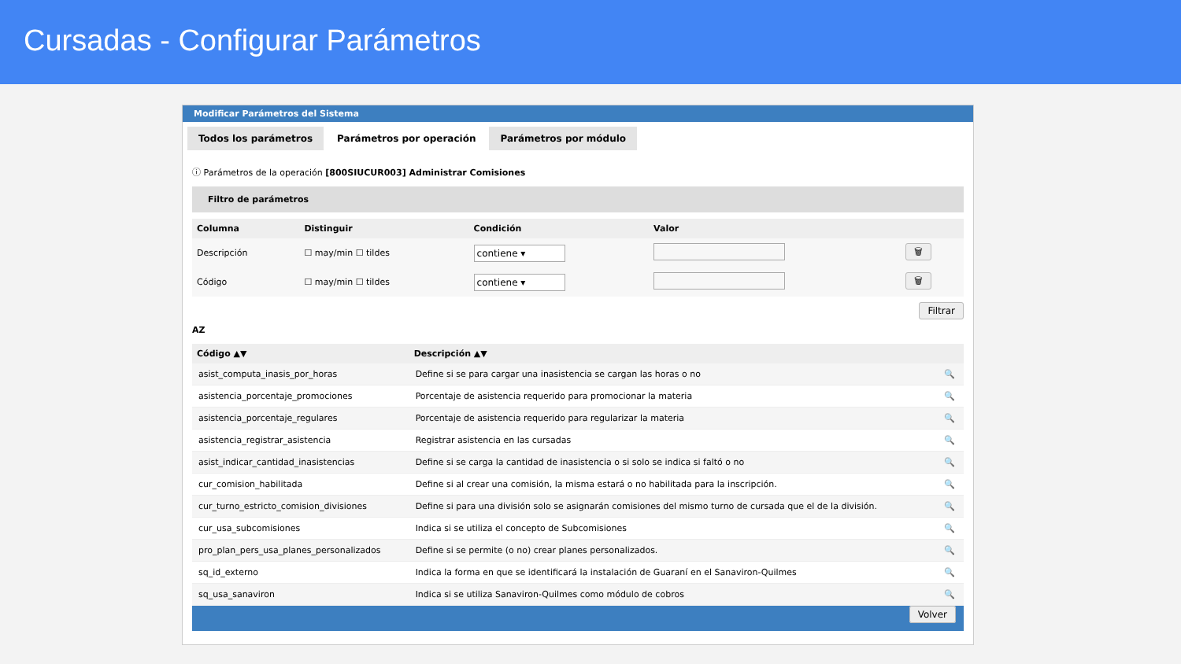Cursadas - Configurar Parámetros
Modificar Parámetros del Sistema
Todos los parámetros Parámetros por operación Parámetros por módulo
ⓘ Parámetros de la operación [800SIUCUR003] Administrar Comisiones
Filtro de parámetros
| Columna | Distinguir | Condición | Valor | |
| --- | --- | --- | --- | --- |
| Descripción | ☐ may/min ☐ tildes | contiene ▾ | | 🗑 |
| Código | ☐ may/min ☐ tildes | contiene ▾ | | 🗑 |
Filtrar
AZ
| Código ▲▼ | Descripción ▲▼ | |
| --- | --- | --- |
| asist_computa_inasis_por_horas | Define si se para cargar una inasistencia se cargan las horas o no | 🔍 |
| asistencia_porcentaje_promociones | Porcentaje de asistencia requerido para promocionar la materia | 🔍 |
| asistencia_porcentaje_regulares | Porcentaje de asistencia requerido para regularizar la materia | 🔍 |
| asistencia_registrar_asistencia | Registrar asistencia en las cursadas | 🔍 |
| asist_indicar_cantidad_inasistencias | Define si se carga la cantidad de inasistencia o si solo se indica si faltó o no | 🔍 |
| cur_comision_habilitada | Define si al crear una comisión, la misma estará o no habilitada para la inscripción. | 🔍 |
| cur_turno_estricto_comision_divisiones | Define si para una división solo se asignarán comisiones del mismo turno de cursada que el de la división. | 🔍 |
| cur_usa_subcomisiones | Indica si se utiliza el concepto de Subcomisiones | 🔍 |
| pro_plan_pers_usa_planes_personalizados | Define si se permite (o no) crear planes personalizados. | 🔍 |
| sq_id_externo | Indica la forma en que se identificará la instalación de Guaraní en el Sanaviron-Quilmes | 🔍 |
| sq_usa_sanaviron | Indica si se utiliza Sanaviron-Quilmes como módulo de cobros | 🔍 |
Volver